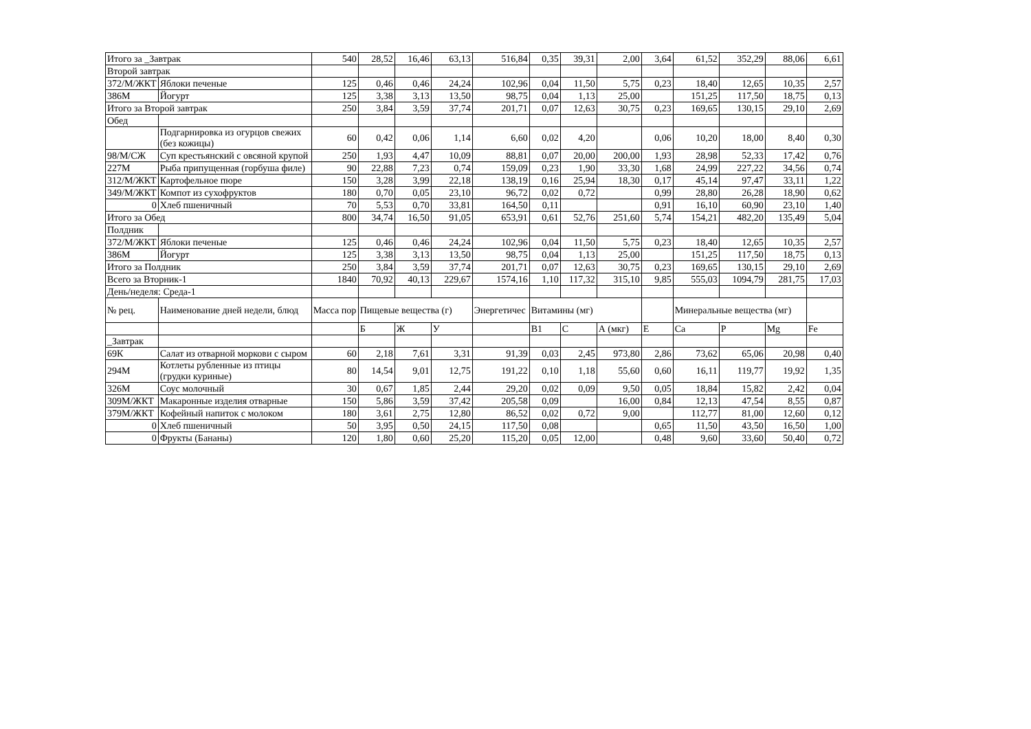| Итого за _Завтрак | | 540 | 28,52 | 16,46 | 63,13 | 516,84 | 0,35 | 39,31 | 2,00 | 3,64 | 61,52 | 352,29 | 88,06 | 6,61 |
| Второй завтрак | | | | | | | | | | | | | | |
| 372/М/ЖКТ | Яблоки печеные | 125 | 0,46 | 0,46 | 24,24 | 102,96 | 0,04 | 11,50 | 5,75 | 0,23 | 18,40 | 12,65 | 10,35 | 2,57 |
| 386М | Йогурт | 125 | 3,38 | 3,13 | 13,50 | 98,75 | 0,04 | 1,13 | 25,00 | | 151,25 | 117,50 | 18,75 | 0,13 |
| Итого за Второй завтрак | | 250 | 3,84 | 3,59 | 37,74 | 201,71 | 0,07 | 12,63 | 30,75 | 0,23 | 169,65 | 130,15 | 29,10 | 2,69 |
| Обед | | | | | | | | | | | | | | |
| | Подгарнировка из огурцов свежих (без кожицы) | 60 | 0,42 | 0,06 | 1,14 | 6,60 | 0,02 | 4,20 | | 0,06 | 10,20 | 18,00 | 8,40 | 0,30 |
| 98/М/СЖ | Суп крестьянский с овсяной крупой | 250 | 1,93 | 4,47 | 10,09 | 88,81 | 0,07 | 20,00 | 200,00 | 1,93 | 28,98 | 52,33 | 17,42 | 0,76 |
| 227М | Рыба припущенная (горбуша филе) | 90 | 22,88 | 7,23 | 0,74 | 159,09 | 0,23 | 1,90 | 33,30 | 1,68 | 24,99 | 227,22 | 34,56 | 0,74 |
| 312/М/ЖКТ | Картофельное пюре | 150 | 3,28 | 3,99 | 22,18 | 138,19 | 0,16 | 25,94 | 18,30 | 0,17 | 45,14 | 97,47 | 33,11 | 1,22 |
| 349/М/ЖКТ | Компот из сухофруктов | 180 | 0,70 | 0,05 | 23,10 | 96,72 | 0,02 | 0,72 | | 0,99 | 28,80 | 26,28 | 18,90 | 0,62 |
| 0 | Хлеб пшеничный | 70 | 5,53 | 0,70 | 33,81 | 164,50 | 0,11 | | | 0,91 | 16,10 | 60,90 | 23,10 | 1,40 |
| Итого за Обед | | 800 | 34,74 | 16,50 | 91,05 | 653,91 | 0,61 | 52,76 | 251,60 | 5,74 | 154,21 | 482,20 | 135,49 | 5,04 |
| Полдник | | | | | | | | | | | | | | |
| 372/М/ЖКТ | Яблоки печеные | 125 | 0,46 | 0,46 | 24,24 | 102,96 | 0,04 | 11,50 | 5,75 | 0,23 | 18,40 | 12,65 | 10,35 | 2,57 |
| 386М | Йогурт | 125 | 3,38 | 3,13 | 13,50 | 98,75 | 0,04 | 1,13 | 25,00 | | 151,25 | 117,50 | 18,75 | 0,13 |
| Итого за Полдник | | 250 | 3,84 | 3,59 | 37,74 | 201,71 | 0,07 | 12,63 | 30,75 | 0,23 | 169,65 | 130,15 | 29,10 | 2,69 |
| Всего за Вторник-1 | | 1840 | 70,92 | 40,13 | 229,67 | 1574,16 | 1,10 | 117,32 | 315,10 | 9,85 | 555,03 | 1094,79 | 281,75 | 17,03 |
| День/неделя: Среда-1 | | | | | | | | | | | | | | |
| № рец. | Наименование дней недели, блюд | Масса пор | Пищевые вещества (г) | | | Энергетичес | Витамины (мг) | | | | Минеральные вещества (мг) | | | |
| | | | Б | Ж | У | | В1 | С | А (мкг) | Е | Са | Р | Mg | Fe |
| _Завтрак | | | | | | | | | | | | | | |
| 69К | Салат из отварной моркови с сыром | 60 | 2,18 | 7,61 | 3,31 | 91,39 | 0,03 | 2,45 | 973,80 | 2,86 | 73,62 | 65,06 | 20,98 | 0,40 |
| 294М | Котлеты рубленные из птицы (грудки куриные) | 80 | 14,54 | 9,01 | 12,75 | 191,22 | 0,10 | 1,18 | 55,60 | 0,60 | 16,11 | 119,77 | 19,92 | 1,35 |
| 326М | Соус молочный | 30 | 0,67 | 1,85 | 2,44 | 29,20 | 0,02 | 0,09 | 9,50 | 0,05 | 18,84 | 15,82 | 2,42 | 0,04 |
| 309М/ЖКТ | Макаронные изделия отварные | 150 | 5,86 | 3,59 | 37,42 | 205,58 | 0,09 | | 16,00 | 0,84 | 12,13 | 47,54 | 8,55 | 0,87 |
| 379М/ЖКТ | Кофейный напиток с молоком | 180 | 3,61 | 2,75 | 12,80 | 86,52 | 0,02 | 0,72 | 9,00 | | 112,77 | 81,00 | 12,60 | 0,12 |
| 0 | Хлеб пшеничный | 50 | 3,95 | 0,50 | 24,15 | 117,50 | 0,08 | | | 0,65 | 11,50 | 43,50 | 16,50 | 1,00 |
| 0 | Фрукты (Бананы) | 120 | 1,80 | 0,60 | 25,20 | 115,20 | 0,05 | 12,00 | | 0,48 | 9,60 | 33,60 | 50,40 | 0,72 |